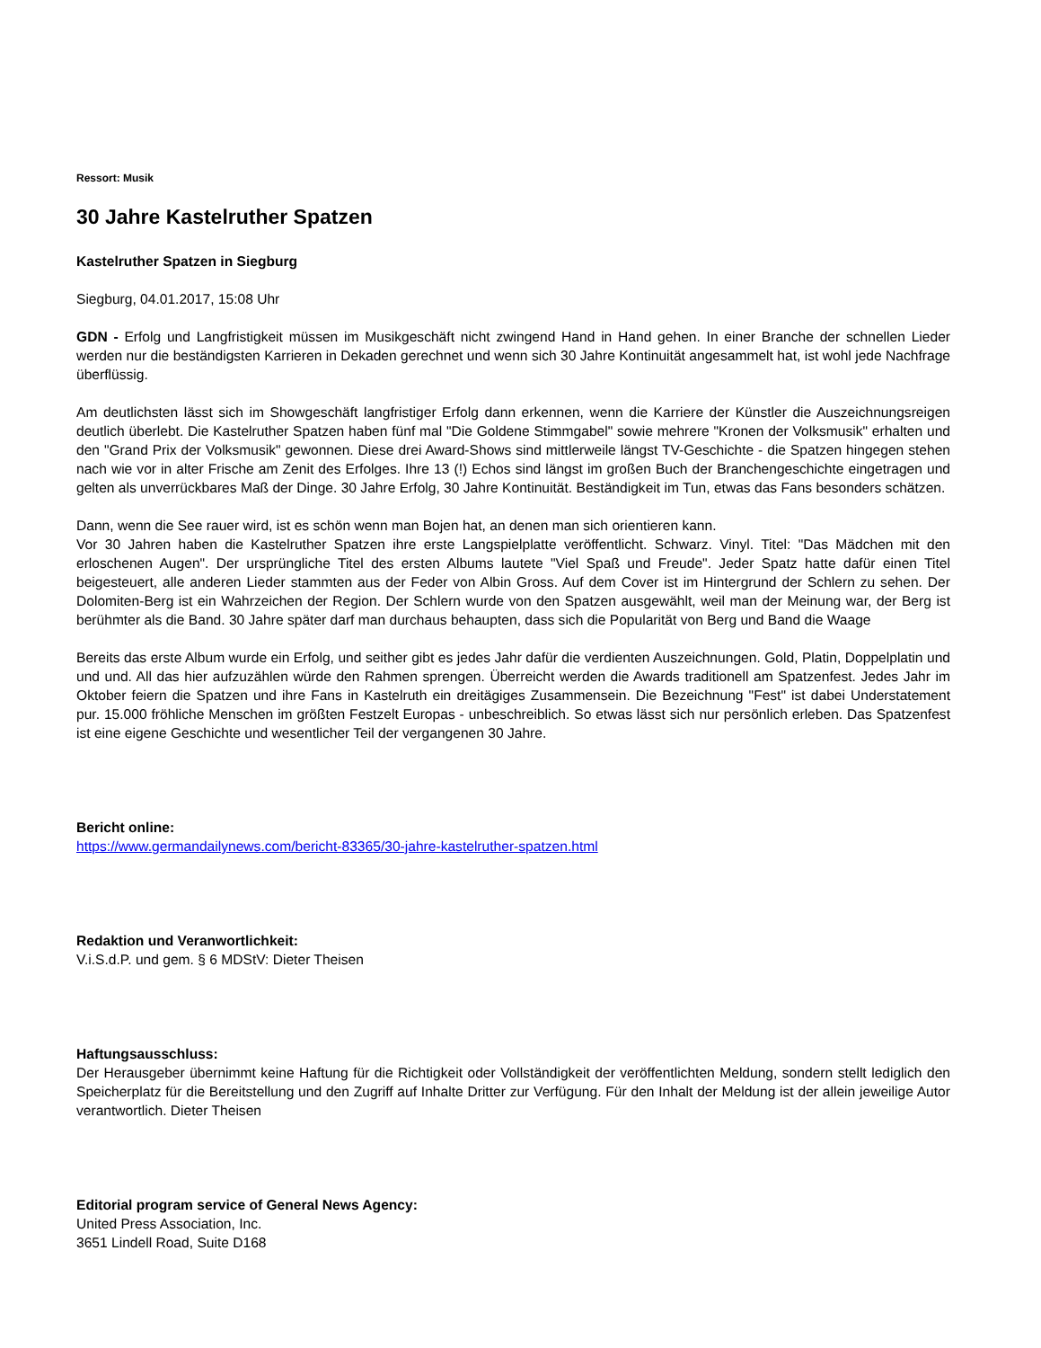Ressort: Musik
30 Jahre Kastelruther Spatzen
Kastelruther Spatzen in Siegburg
Siegburg, 04.01.2017, 15:08 Uhr
GDN - Erfolg und Langfristigkeit müssen im Musikgeschäft nicht zwingend Hand in Hand gehen. In einer Branche der schnellen Lieder werden nur die beständigsten Karrieren in Dekaden gerechnet und wenn sich 30 Jahre Kontinuität angesammelt hat, ist wohl jede Nachfrage überflüssig.
Am deutlichsten lässt sich im Showgeschäft langfristiger Erfolg dann erkennen, wenn die Karriere der Künstler die Auszeichnungsreigen deutlich überlebt. Die Kastelruther Spatzen haben fünf mal "Die Goldene Stimmgabel" sowie mehrere "Kronen der Volksmusik" erhalten und den "Grand Prix der Volksmusik" gewonnen. Diese drei Award-Shows sind mittlerweile längst TV-Geschichte - die Spatzen hingegen stehen nach wie vor in alter Frische am Zenit des Erfolges. Ihre 13 (!) Echos sind längst im großen Buch der Branchengeschichte eingetragen und gelten als unverrückbares Maß der Dinge. 30 Jahre Erfolg, 30 Jahre Kontinuität. Beständigkeit im Tun, etwas das Fans besonders schätzen.
Dann, wenn die See rauer wird, ist es schön wenn man Bojen hat, an denen man sich orientieren kann.
Vor 30 Jahren haben die Kastelruther Spatzen ihre erste Langspielplatte veröffentlicht. Schwarz. Vinyl. Titel: "Das Mädchen mit den erloschenen Augen". Der ursprüngliche Titel des ersten Albums lautete "Viel Spaß und Freude". Jeder Spatz hatte dafür einen Titel beigesteuert, alle anderen Lieder stammten aus der Feder von Albin Gross. Auf dem Cover ist im Hintergrund der Schlern zu sehen. Der Dolomiten-Berg ist ein Wahrzeichen der Region. Der Schlern wurde von den Spatzen ausgewählt, weil man der Meinung war, der Berg ist berühmter als die Band. 30 Jahre später darf man durchaus behaupten, dass sich die Popularität von Berg und Band die Waage
Bereits das erste Album wurde ein Erfolg, und seither gibt es jedes Jahr dafür die verdienten Auszeichnungen. Gold, Platin, Doppelplatin und und und. All das hier aufzuzählen würde den Rahmen sprengen. Überreicht werden die Awards traditionell am Spatzenfest. Jedes Jahr im Oktober feiern die Spatzen und ihre Fans in Kastelruth ein dreitägiges Zusammensein. Die Bezeichnung "Fest" ist dabei Understatement pur. 15.000 fröhliche Menschen im größten Festzelt Europas - unbeschreiblich. So etwas lässt sich nur persönlich erleben. Das Spatzenfest ist eine eigene Geschichte und wesentlicher Teil der vergangenen 30 Jahre.
Bericht online:
https://www.germandailynews.com/bericht-83365/30-jahre-kastelruther-spatzen.html
Redaktion und Veranwortlichkeit:
V.i.S.d.P. und gem. § 6 MDStV: Dieter Theisen
Haftungsausschluss:
Der Herausgeber übernimmt keine Haftung für die Richtigkeit oder Vollständigkeit der veröffentlichten Meldung, sondern stellt lediglich den Speicherplatz für die Bereitstellung und den Zugriff auf Inhalte Dritter zur Verfügung. Für den Inhalt der Meldung ist der allein jeweilige Autor verantwortlich. Dieter Theisen
Editorial program service of General News Agency:
United Press Association, Inc.
3651 Lindell Road, Suite D168